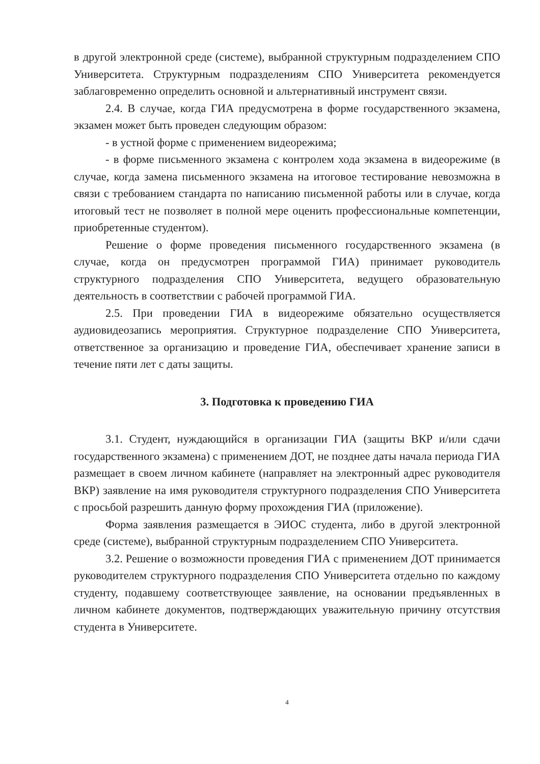в другой электронной среде (системе), выбранной структурным подразделением СПО Университета. Структурным подразделениям СПО Университета рекомендуется заблаговременно определить основной и альтернативный инструмент связи.
2.4. В случае, когда ГИА предусмотрена в форме государственного экзамена, экзамен может быть проведен следующим образом:
- в устной форме с применением видеорежима;
- в форме письменного экзамена с контролем хода экзамена в видеорежиме (в случае, когда замена письменного экзамена на итоговое тестирование невозможна в связи с требованием стандарта по написанию письменной работы или в случае, когда итоговый тест не позволяет в полной мере оценить профессиональные компетенции, приобретенные студентом).
Решение о форме проведения письменного государственного экзамена (в случае, когда он предусмотрен программой ГИА) принимает руководитель структурного подразделения СПО Университета, ведущего образовательную деятельность в соответствии с рабочей программой ГИА.
2.5. При проведении ГИА в видеорежиме обязательно осуществляется аудиовидеозапись мероприятия. Структурное подразделение СПО Университета, ответственное за организацию и проведение ГИА, обеспечивает хранение записи в течение пяти лет с даты защиты.
3. Подготовка к проведению ГИА
3.1. Студент, нуждающийся в организации ГИА (защиты ВКР и/или сдачи государственного экзамена) с применением ДОТ, не позднее даты начала периода ГИА размещает в своем личном кабинете (направляет на электронный адрес руководителя ВКР) заявление на имя руководителя структурного подразделения СПО Университета с просьбой разрешить данную форму прохождения ГИА (приложение).
Форма заявления размещается в ЭИОС студента, либо в другой электронной среде (системе), выбранной структурным подразделением СПО Университета.
3.2. Решение о возможности проведения ГИА с применением ДОТ принимается руководителем структурного подразделения СПО Университета отдельно по каждому студенту, подавшему соответствующее заявление, на основании предъявленных в личном кабинете документов, подтверждающих уважительную причину отсутствия студента в Университете.
4